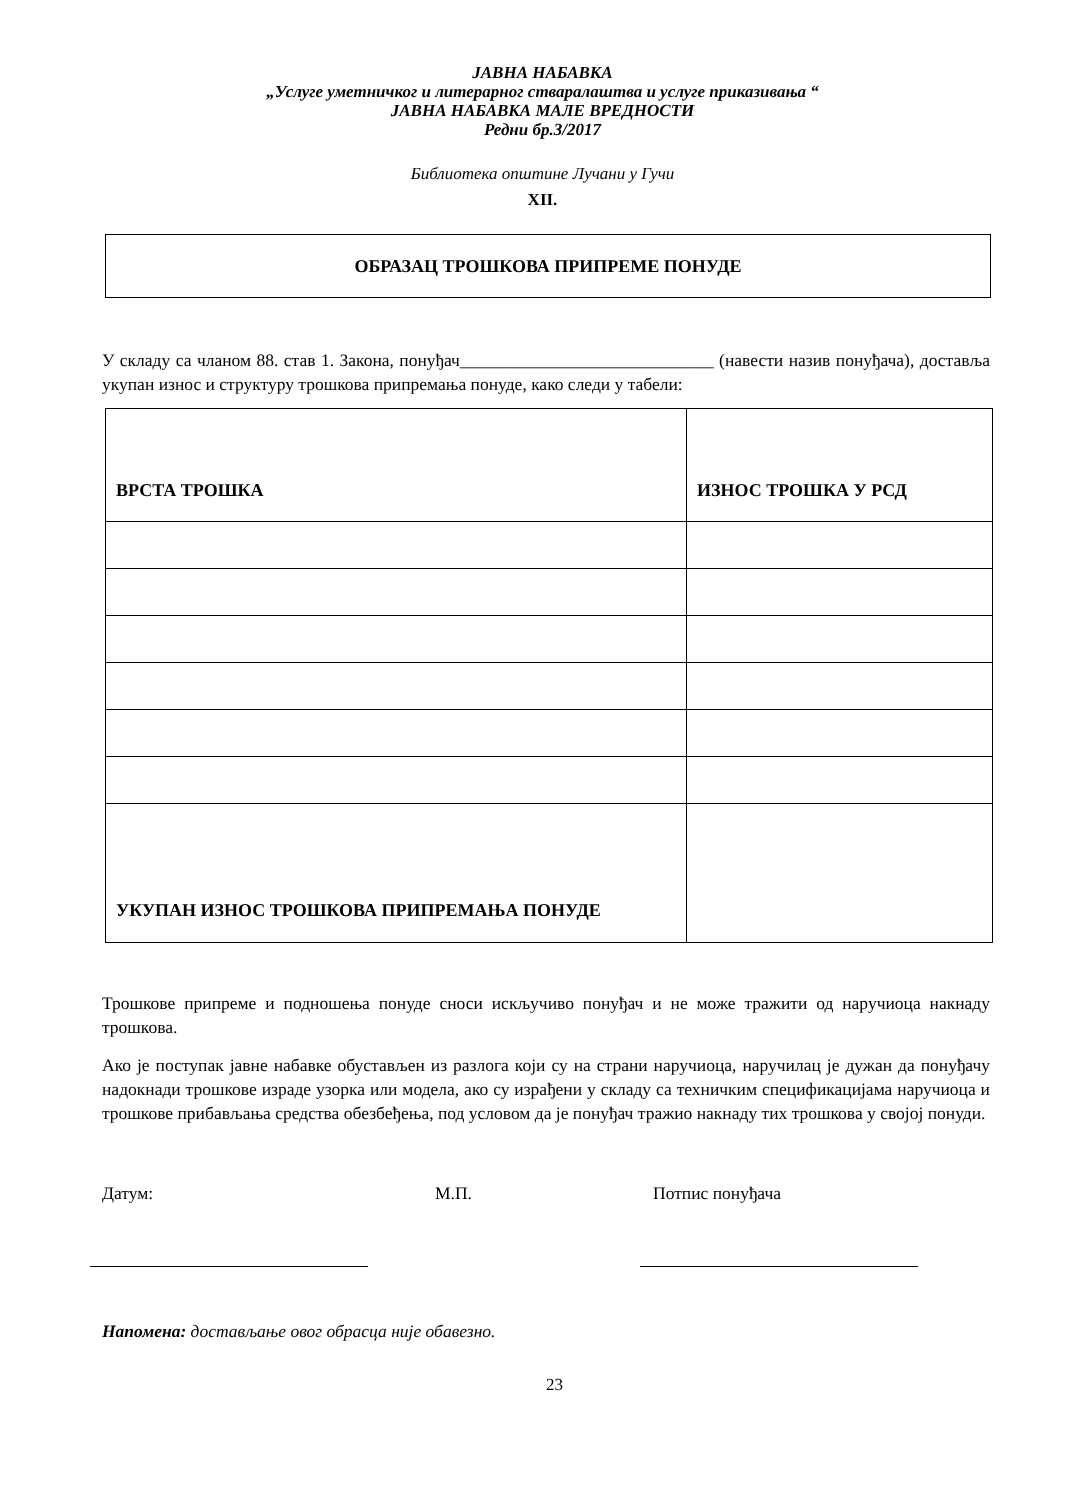ЈАВНА НАБАВКА
„Услуге уметничког и литерарног стваралаштва и услуге приказивања “
ЈАВНА НАБАВКА МАЛЕ ВРЕДНОСТИ
Редни бр.3/2017
Библиотека општине Лучани у Гучи
XII.
ОБРАЗАЦ ТРОШКОВА ПРИПРЕМЕ ПОНУДЕ
У складу са чланом 88. став 1. Закона, понуђач_____________________________ (навести назив понуђача), доставља укупан износ и структуру трошкова припремања понуде, како следи у табели:
| ВРСТА ТРОШКА | ИЗНОС ТРОШКА У РСД |
| --- | --- |
| УКУПАН ИЗНОС ТРОШКОВА ПРИПРЕМАЊА ПОНУДЕ | |
Трошкове припреме и подношења понуде сноси искључиво понуђач и не може тражити од наручиоца накнаду трошкова.
Ако је поступак јавне набавке обустављен из разлога који су на страни наручиоца, наручилац је дужан да понуђачу надокнади трошкове израде узорка или модела, ако су израђени у складу са техничким спецификацијама наручиоца и трошкове прибављања средства обезбеђења, под условом да је понуђач тражио накнаду тих трошкова у својој понуди.
Датум: М.П. Потпис понуђача
Напомена: достављање овог обрасца није обавезно.
23